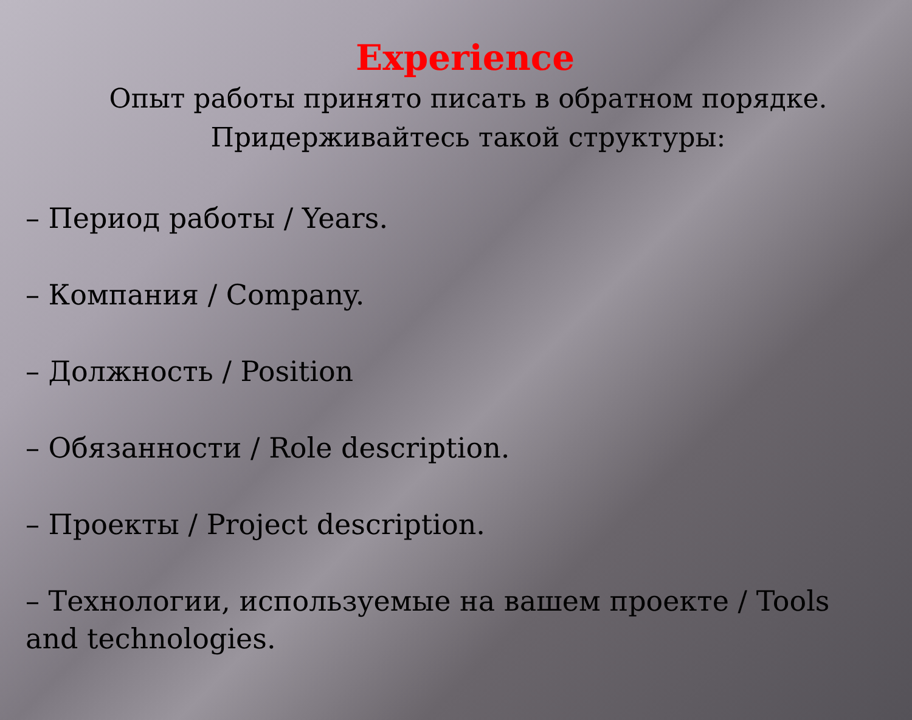Experience
Опыт работы принято писать в обратном порядке.
Придерживайтесь такой структуры:
– Период работы / Years.
– Компания / Company.
– Должность / Position
– Обязанности / Role description.
– Проекты / Project description.
– Технологии, используемые на вашем проекте / Tools and technologies.